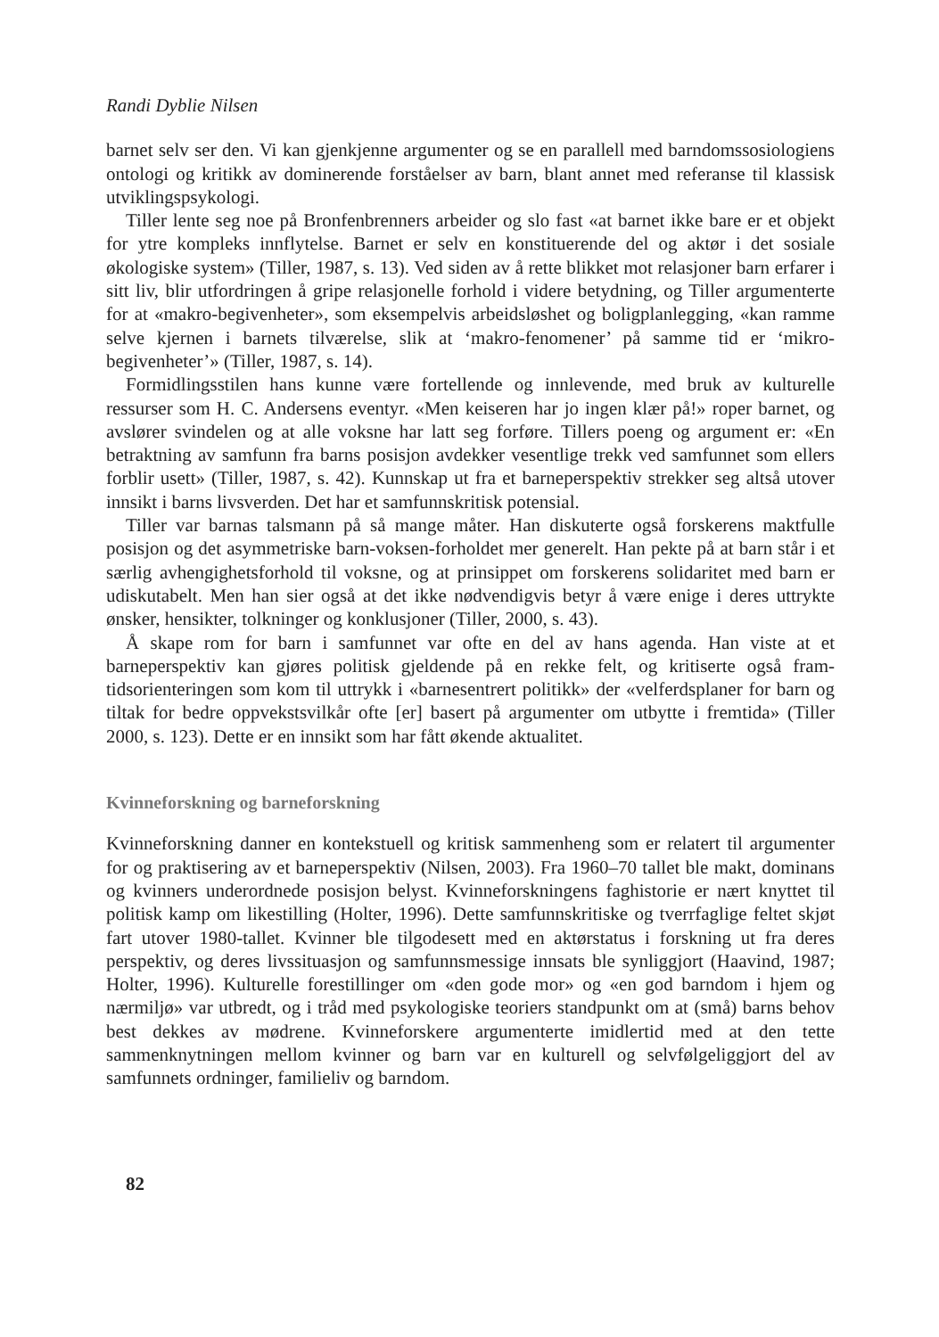Randi Dyblie Nilsen
barnet selv ser den. Vi kan gjenkjenne argumenter og se en parallell med barndoms­sosiologiens ontologi og kritikk av dominerende forståelser av barn, blant annet med referanse til klassisk utviklingspsykologi.
Tiller lente seg noe på Bronfenbrenners arbeider og slo fast «at barnet ikke bare er et objekt for ytre kompleks innflytelse. Barnet er selv en konstituerende del og aktør i det sosiale økologiske system» (Tiller, 1987, s. 13). Ved siden av å rette blikket mot relasjoner barn erfarer i sitt liv, blir utfordringen å gripe relasjonelle forhold i videre betydning, og Tiller argumenterte for at «makro-begivenheter», som eksempel­vis arbeidsløshet og boligplanlegging, «kan ramme selve kjernen i barnets tilværelse, slik at ‘makro-fenomener’ på samme tid er ‘mikro-begivenheter’» (Tiller, 1987, s. 14).
Formidlingsstilen hans kunne være fortellende og innlevende, med bruk av kul­turelle ressurser som H. C. Andersens eventyr. «Men keiseren har jo ingen klær på!» roper barnet, og avslører svindelen og at alle voksne har latt seg forføre. Tillers poeng og argument er: «En betraktning av samfunn fra barns posisjon avdekker vesentlige trekk ved samfunnet som ellers forblir usett» (Tiller, 1987, s. 42). Kunnskap ut fra et barneperspektiv strekker seg altså utover innsikt i barns livsverden. Det har et sam­funnskritisk potensial.
Tiller var barnas talsmann på så mange måter. Han diskuterte også forskerens makt­fulle posisjon og det asymmetriske barn-voksen-forholdet mer generelt. Han pekte på at barn står i et særlig avhengighetsforhold til voksne, og at prinsippet om forskerens solida­ritet med barn er udiskutabelt. Men han sier også at det ikke nødvendigvis betyr å være enige i deres uttrykte ønsker, hensikter, tolkninger og konklusjoner (Tiller, 2000, s. 43).
Å skape rom for barn i samfunnet var ofte en del av hans agenda. Han viste at et barneperspektiv kan gjøres politisk gjeldende på en rekke felt, og kritiserte også fram­tidsorienteringen som kom til uttrykk i «barnesentrert politikk» der «velferdsplaner for barn og tiltak for bedre oppvekstsvilkår ofte [er] basert på argumenter om utbytte i fremtida» (Tiller 2000, s. 123). Dette er en innsikt som har fått økende aktualitet.
Kvinneforskning og barneforskning
Kvinneforskning danner en kontekstuell og kritisk sammenheng som er relatert til argumenter for og praktisering av et barneperspektiv (Nilsen, 2003). Fra 1960–70 tallet ble makt, dominans og kvinners underordnede posisjon belyst. Kvinnefors­kningens faghistorie er nært knyttet til politisk kamp om likestilling (Holter, 1996). Dette samfunnskritiske og tverrfaglige feltet skjøt fart utover 1980-tallet. Kvinner ble tilgodesett med en aktørstatus i forskning ut fra deres perspektiv, og deres livssi­tuasjon og samfunnsmessige innsats ble synliggjort (Haavind, 1987; Holter, 1996). Kulturelle forestillinger om «den gode mor» og «en god barndom i hjem og nærmiljø» var utbredt, og i tråd med psykologiske teoriers standpunkt om at (små) barns behov best dekkes av mødrene. Kvinneforskere argumenterte imidlertid med at den tette sammenknytningen mellom kvinner og barn var en kulturell og selvfølgeliggjort del av samfunnets ordninger, familieliv og barndom.
82